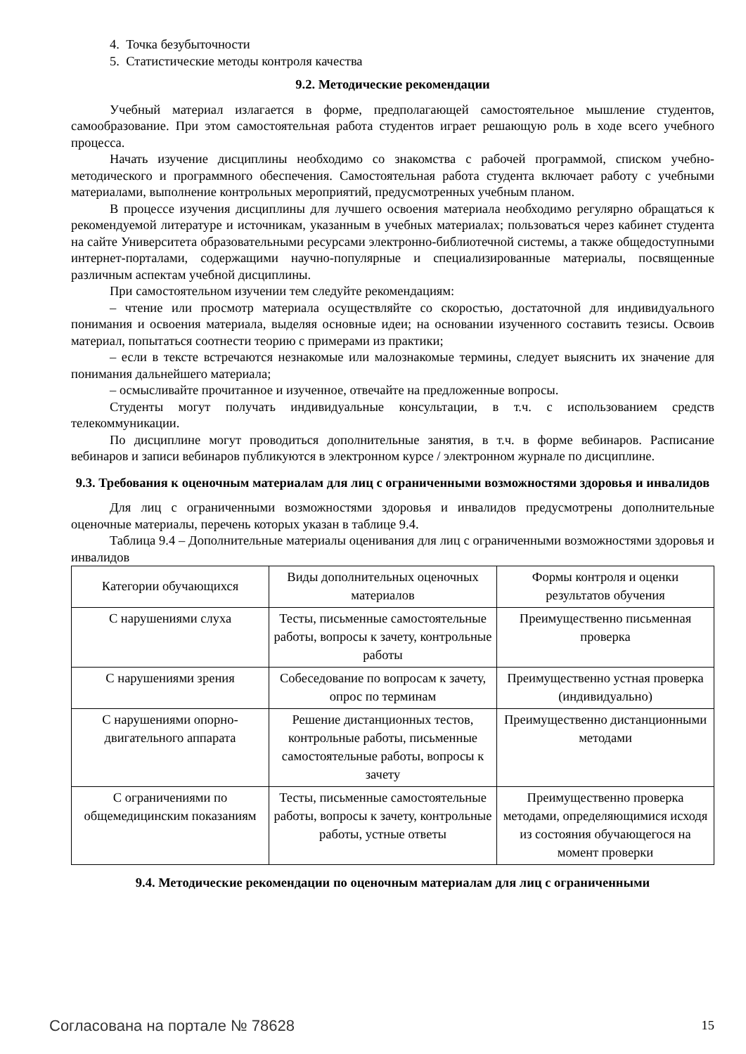4. Точка безубыточности
5. Статистические методы контроля качества
9.2. Методические рекомендации
Учебный материал излагается в форме, предполагающей самостоятельное мышление студентов, самообразование. При этом самостоятельная работа студентов играет решающую роль в ходе всего учебного процесса.
Начать изучение дисциплины необходимо со знакомства с рабочей программой, списком учебно-методического и программного обеспечения. Самостоятельная работа студента включает работу с учебными материалами, выполнение контрольных мероприятий, предусмотренных учебным планом.
В процессе изучения дисциплины для лучшего освоения материала необходимо регулярно обращаться к рекомендуемой литературе и источникам, указанным в учебных материалах; пользоваться через кабинет студента на сайте Университета образовательными ресурсами электронно-библиотечной системы, а также общедоступными интернет-порталами, содержащими научно-популярные и специализированные материалы, посвященные различным аспектам учебной дисциплины.
При самостоятельном изучении тем следуйте рекомендациям:
– чтение или просмотр материала осуществляйте со скоростью, достаточной для индивидуального понимания и освоения материала, выделяя основные идеи; на основании изученного составить тезисы. Освоив материал, попытаться соотнести теорию с примерами из практики;
– если в тексте встречаются незнакомые или малознакомые термины, следует выяснить их значение для понимания дальнейшего материала;
– осмысливайте прочитанное и изученное, отвечайте на предложенные вопросы.
Студенты могут получать индивидуальные консультации, в т.ч. с использованием средств телекоммуникации.
По дисциплине могут проводиться дополнительные занятия, в т.ч. в форме вебинаров. Расписание вебинаров и записи вебинаров публикуются в электронном курсе / электронном журнале по дисциплине.
9.3. Требования к оценочным материалам для лиц с ограниченными возможностями здоровья и инвалидов
Для лиц с ограниченными возможностями здоровья и инвалидов предусмотрены дополнительные оценочные материалы, перечень которых указан в таблице 9.4.
Таблица 9.4 – Дополнительные материалы оценивания для лиц с ограниченными возможностями здоровья и инвалидов
| Категории обучающихся | Виды дополнительных оценочных материалов | Формы контроля и оценки результатов обучения |
| С нарушениями слуха | Тесты, письменные самостоятельные работы, вопросы к зачету, контрольные работы | Преимущественно письменная проверка |
| С нарушениями зрения | Собеседование по вопросам к зачету, опрос по терминам | Преимущественно устная проверка (индивидуально) |
| С нарушениями опорно-двигательного аппарата | Решение дистанционных тестов, контрольные работы, письменные самостоятельные работы, вопросы к зачету | Преимущественно дистанционными методами |
| С ограничениями по общемедицинским показаниям | Тесты, письменные самостоятельные работы, вопросы к зачету, контрольные работы, устные ответы | Преимущественно проверка методами, определяющимися исходя из состояния обучающегося на момент проверки |
9.4. Методические рекомендации по оценочным материалам для лиц с ограниченными
Согласована на портале № 78628 15